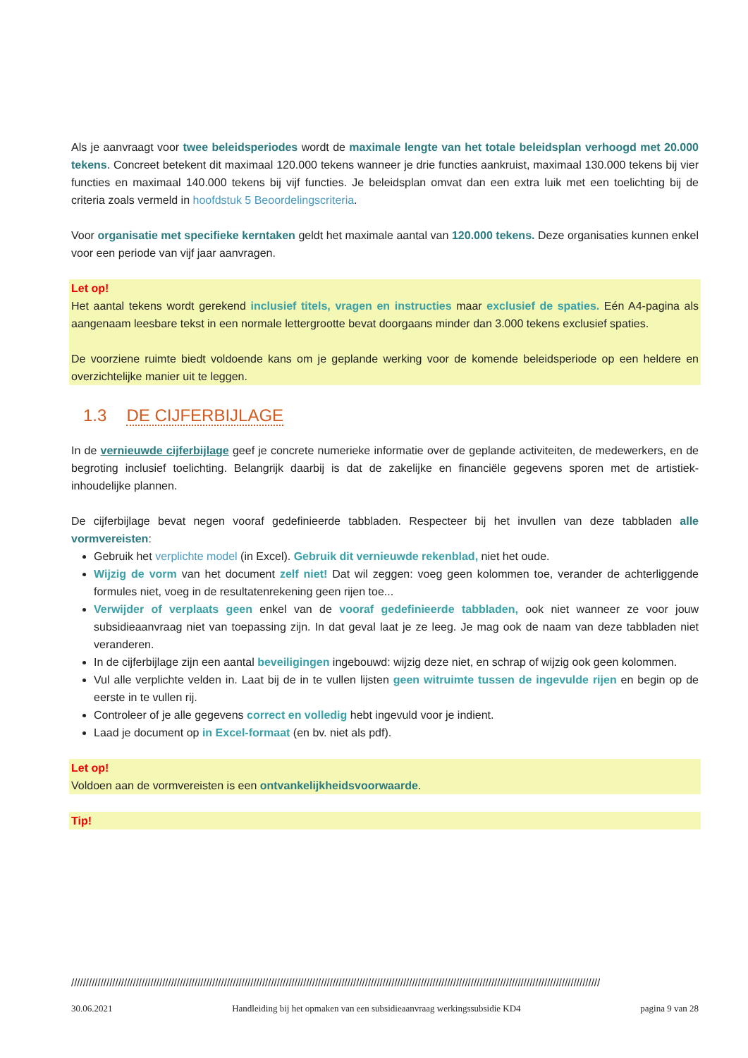Als je aanvraagt voor twee beleidsperiodes wordt de maximale lengte van het totale beleidsplan verhoogd met 20.000 tekens. Concreet betekent dit maximaal 120.000 tekens wanneer je drie functies aankruist, maximaal 130.000 tekens bij vier functies en maximaal 140.000 tekens bij vijf functies. Je beleidsplan omvat dan een extra luik met een toelichting bij de criteria zoals vermeld in hoofdstuk 5 Beoordelingscriteria.
Voor organisatie met specifieke kerntaken geldt het maximale aantal van 120.000 tekens. Deze organisaties kunnen enkel voor een periode van vijf jaar aanvragen.
Let op!
Het aantal tekens wordt gerekend inclusief titels, vragen en instructies maar exclusief de spaties. Eén A4-pagina als aangenaam leesbare tekst in een normale lettergrootte bevat doorgaans minder dan 3.000 tekens exclusief spaties.
De voorziene ruimte biedt voldoende kans om je geplande werking voor de komende beleidsperiode op een heldere en overzichtelijke manier uit te leggen.
1.3 DE CIJFERBIJLAGE
In de vernieuwde cijferbijlage geef je concrete numerieke informatie over de geplande activiteiten, de medewerkers, en de begroting inclusief toelichting. Belangrijk daarbij is dat de zakelijke en financiële gegevens sporen met de artistiek-inhoudelijke plannen.
De cijferbijlage bevat negen vooraf gedefinieerde tabbladen. Respecteer bij het invullen van deze tabbladen alle vormvereisten:
Gebruik het verplichte model (in Excel). Gebruik dit vernieuwde rekenblad, niet het oude.
Wijzig de vorm van het document zelf niet! Dat wil zeggen: voeg geen kolommen toe, verander de achterliggende formules niet, voeg in de resultatenrekening geen rijen toe...
Verwijder of verplaats geen enkel van de vooraf gedefinieerde tabbladen, ook niet wanneer ze voor jouw subsidieaanvraag niet van toepassing zijn. In dat geval laat je ze leeg. Je mag ook de naam van deze tabbladen niet veranderen.
In de cijferbijlage zijn een aantal beveiligingen ingebouwd: wijzig deze niet, en schrap of wijzig ook geen kolommen.
Vul alle verplichte velden in. Laat bij de in te vullen lijsten geen witruimte tussen de ingevulde rijen en begin op de eerste in te vullen rij.
Controleer of je alle gegevens correct en volledig hebt ingevuld voor je indient.
Laad je document op in Excel-formaat (en bv. niet als pdf).
Let op!
Voldoen aan de vormvereisten is een ontvankelijkheidsvoorwaarde.
Tip!
////////////////////////////////////////////////////////////////////////////////////////////////////////////////////////////////////////////////////////////////////////////////////
30.06.2021 Handleiding bij het opmaken van een subsidieaanvraag werkingssubsidie KD4 pagina 9 van 28